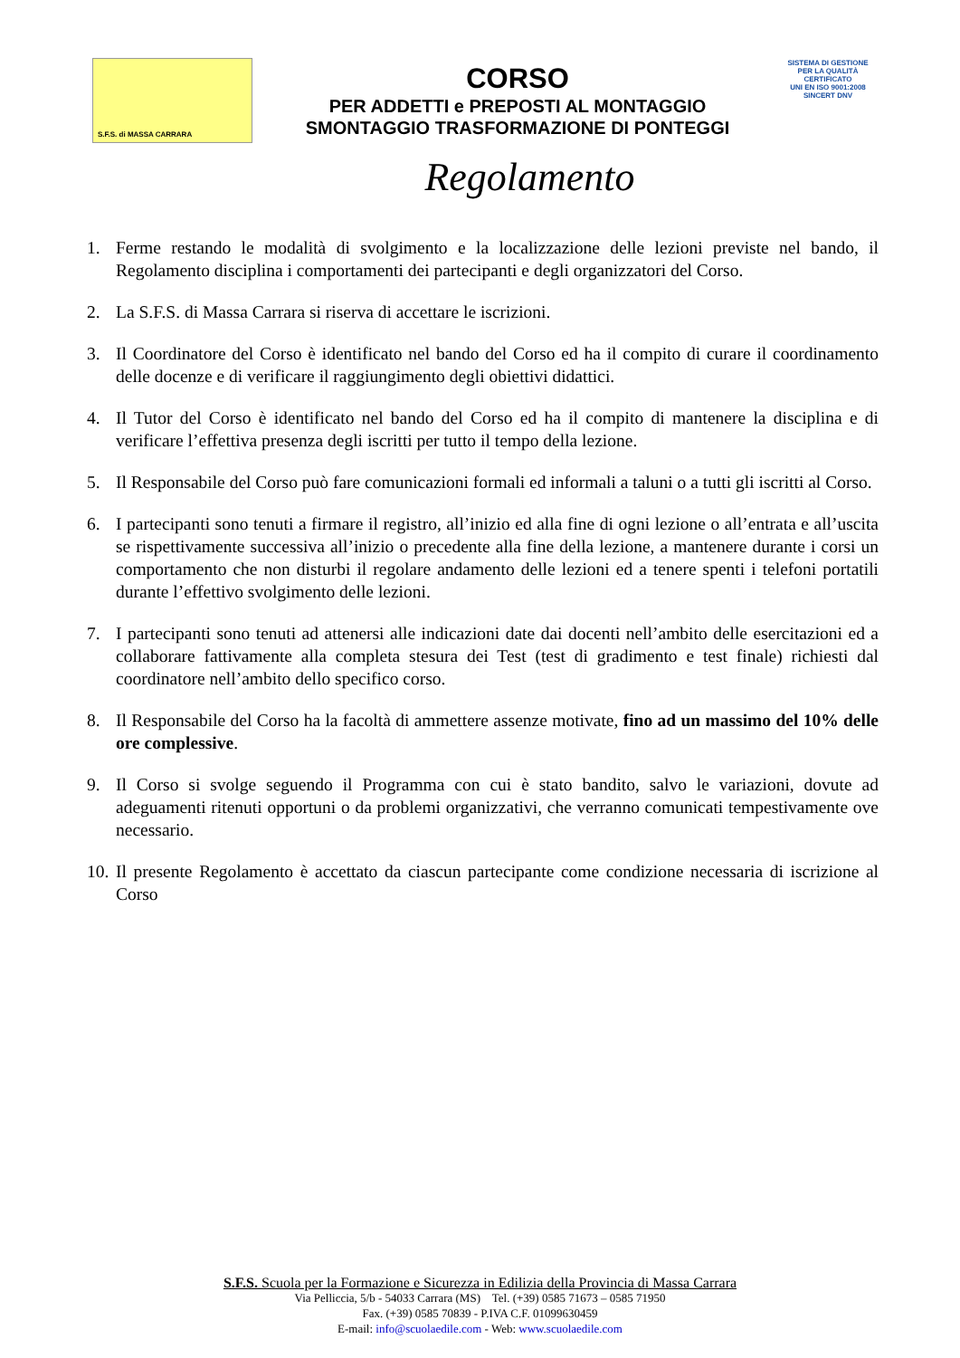S.F.S. di MASSA CARRARA
CORSO
PER ADDETTI e PREPOSTI AL MONTAGGIO
SMONTAGGIO TRASFORMAZIONE DI PONTEGGI
SISTEMA DI GESTIONE PER LA QUALITÀ CERTIFICATO
UNI EN ISO 9001:2008
SINCERT DNV
Regolamento
1. Ferme restando le modalità di svolgimento e la localizzazione delle lezioni previste nel bando, il Regolamento disciplina i comportamenti dei partecipanti e degli organizzatori del Corso.
2. La S.F.S. di Massa Carrara si riserva di accettare le iscrizioni.
3. Il Coordinatore del Corso è identificato nel bando del Corso ed ha il compito di curare il coordinamento delle docenze e di verificare il raggiungimento degli obiettivi didattici.
4. Il Tutor del Corso è identificato nel bando del Corso ed ha il compito di mantenere la disciplina e di verificare l’effettiva presenza degli iscritti per tutto il tempo della lezione.
5. Il Responsabile del Corso può fare comunicazioni formali ed informali a taluni o a tutti gli iscritti al Corso.
6. I partecipanti sono tenuti a firmare il registro, all’inizio ed alla fine di ogni lezione o all’entrata e all’uscita se rispettivamente successiva all’inizio o precedente alla fine della lezione, a mantenere durante i corsi un comportamento che non disturbi il regolare andamento delle lezioni ed a tenere spenti i telefoni portatili durante l’effettivo svolgimento delle lezioni.
7. I partecipanti sono tenuti ad attenersi alle indicazioni date dai docenti nell’ambito delle esercitazioni ed a collaborare fattivamente alla completa stesura dei Test (test di gradimento e test finale) richiesti dal coordinatore nell’ambito dello specifico corso.
8. Il Responsabile del Corso ha la facoltà di ammettere assenze motivate, fino ad un massimo del 10% delle ore complessive.
9. Il Corso si svolge seguendo il Programma con cui è stato bandito, salvo le variazioni, dovute ad adeguamenti ritenuti opportuni o da problemi organizzativi, che verranno comunicati tempestivamente ove necessario.
10. Il presente Regolamento è accettato da ciascun partecipante come condizione necessaria di iscrizione al Corso
S.F.S. Scuola per la Formazione e Sicurezza in Edilizia della Provincia di Massa Carrara
Via Pelliccia, 5/b - 54033 Carrara (MS) Tel. (+39) 0585 71673 – 0585 71950
Fax. (+39) 0585 70839 - P.IVA C.F. 01099630459
E-mail: info@scuolaedile.com - Web: www.scuolaedile.com